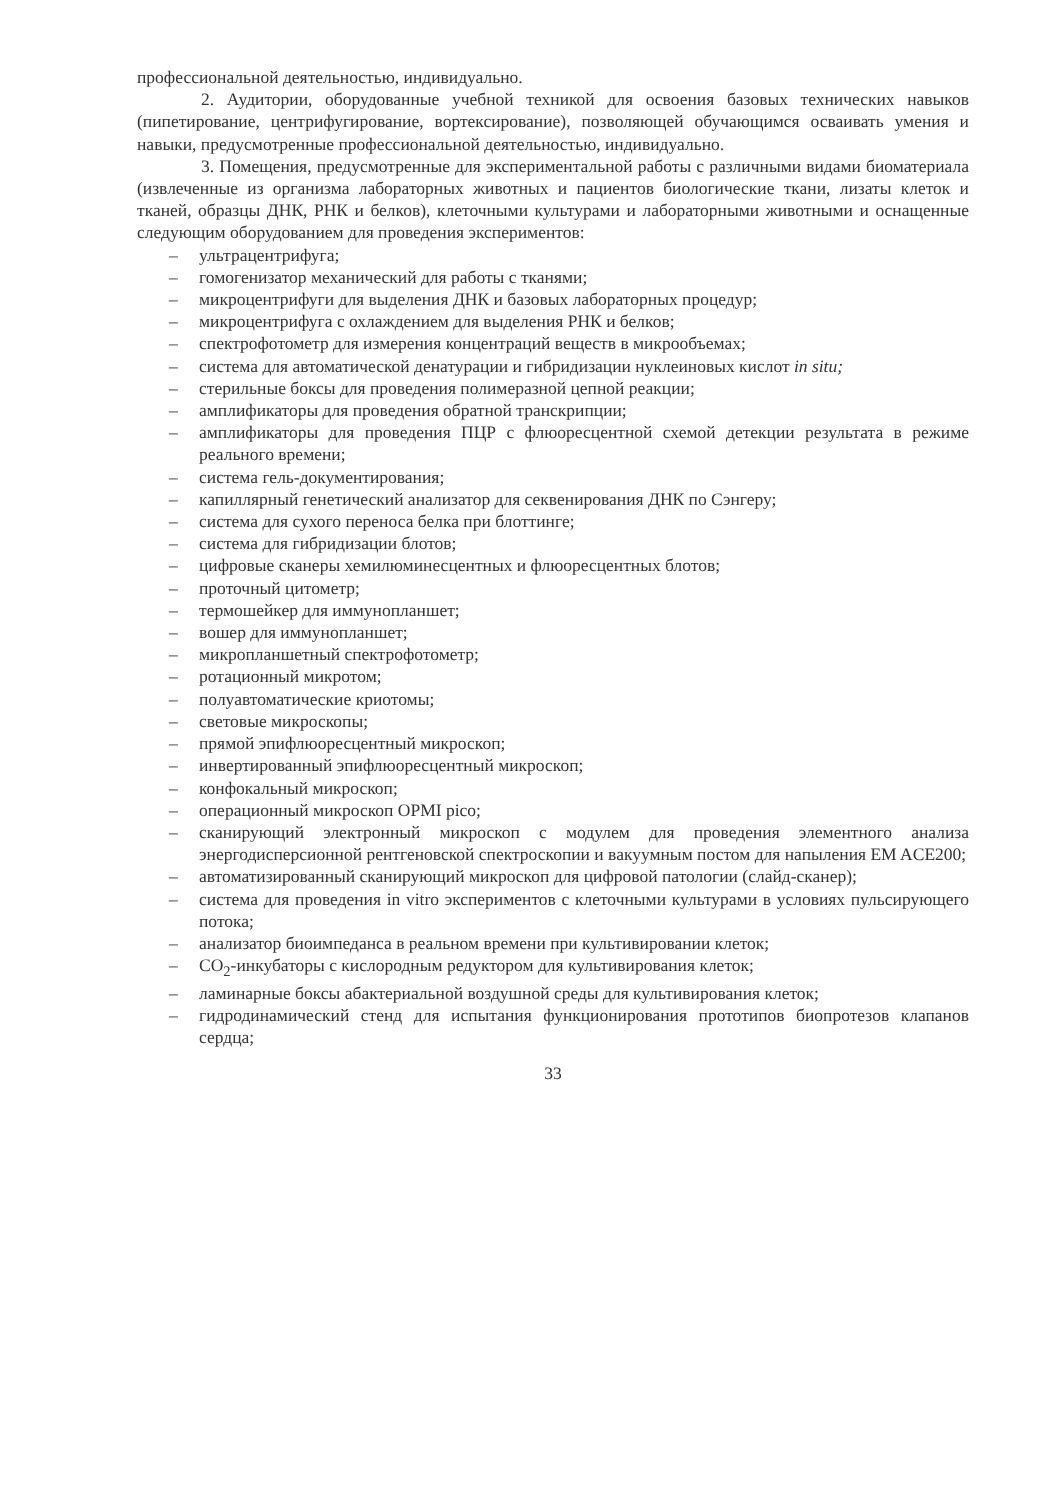профессиональной деятельностью, индивидуально.
2. Аудитории, оборудованные учебной техникой для освоения базовых технических навыков (пипетирование, центрифугирование, вортексирование), позволяющей обучающимся осваивать умения и навыки, предусмотренные профессиональной деятельностью, индивидуально.
3. Помещения, предусмотренные для экспериментальной работы с различными видами биоматериала (извлеченные из организма лабораторных животных и пациентов биологические ткани, лизаты клеток и тканей, образцы ДНК, РНК и белков), клеточными культурами и лабораторными животными и оснащенные следующим оборудованием для проведения экспериментов:
– ультрацентрифуга;
– гомогенизатор механический для работы с тканями;
– микроцентрифуги для выделения ДНК и базовых лабораторных процедур;
– микроцентрифуга с охлаждением для выделения РНК и белков;
– спектрофотометр для измерения концентраций веществ в микрообъемах;
– система для автоматической денатурации и гибридизации нуклеиновых кислот in situ;
– стерильные боксы для проведения полимеразной цепной реакции;
– амплификаторы для проведения обратной транскрипции;
– амплификаторы для проведения ПЦР с флюоресцентной схемой детекции результата в режиме реального времени;
– система гель-документирования;
– капиллярный генетический анализатор для секвенирования ДНК по Сэнгеру;
– система для сухого переноса белка при блоттинге;
– система для гибридизации блотов;
– цифровые сканеры хемилюминесцентных и флюоресцентных блотов;
– проточный цитометр;
– термошейкер для иммунопланшет;
– вошер для иммунопланшет;
– микропланшетный спектрофотометр;
– ротационный микротом;
– полуавтоматические криотомы;
– световые микроскопы;
– прямой эпифлюоресцентный микроскоп;
– инвертированный эпифлюоресцентный микроскоп;
– конфокальный микроскоп;
– операционный микроскоп OPMI pico;
– сканирующий электронный микроскоп с модулем для проведения элементного анализа энергодисперсионной рентгеновской спектроскопии и вакуумным постом для напыления EM ACE200;
– автоматизированный сканирующий микроскоп для цифровой патологии (слайд-сканер);
– система для проведения in vitro экспериментов с клеточными культурами в условиях пульсирующего потока;
– анализатор биоимпеданса в реальном времени при культивировании клеток;
– CO<sub>2</sub>-инкубаторы с кислородным редуктором для культивирования клеток;
– ламинарные боксы абактериальной воздушной среды для культивирования клеток;
– гидродинамический стенд для испытания функционирования прототипов биопротезов клапанов сердца;
33